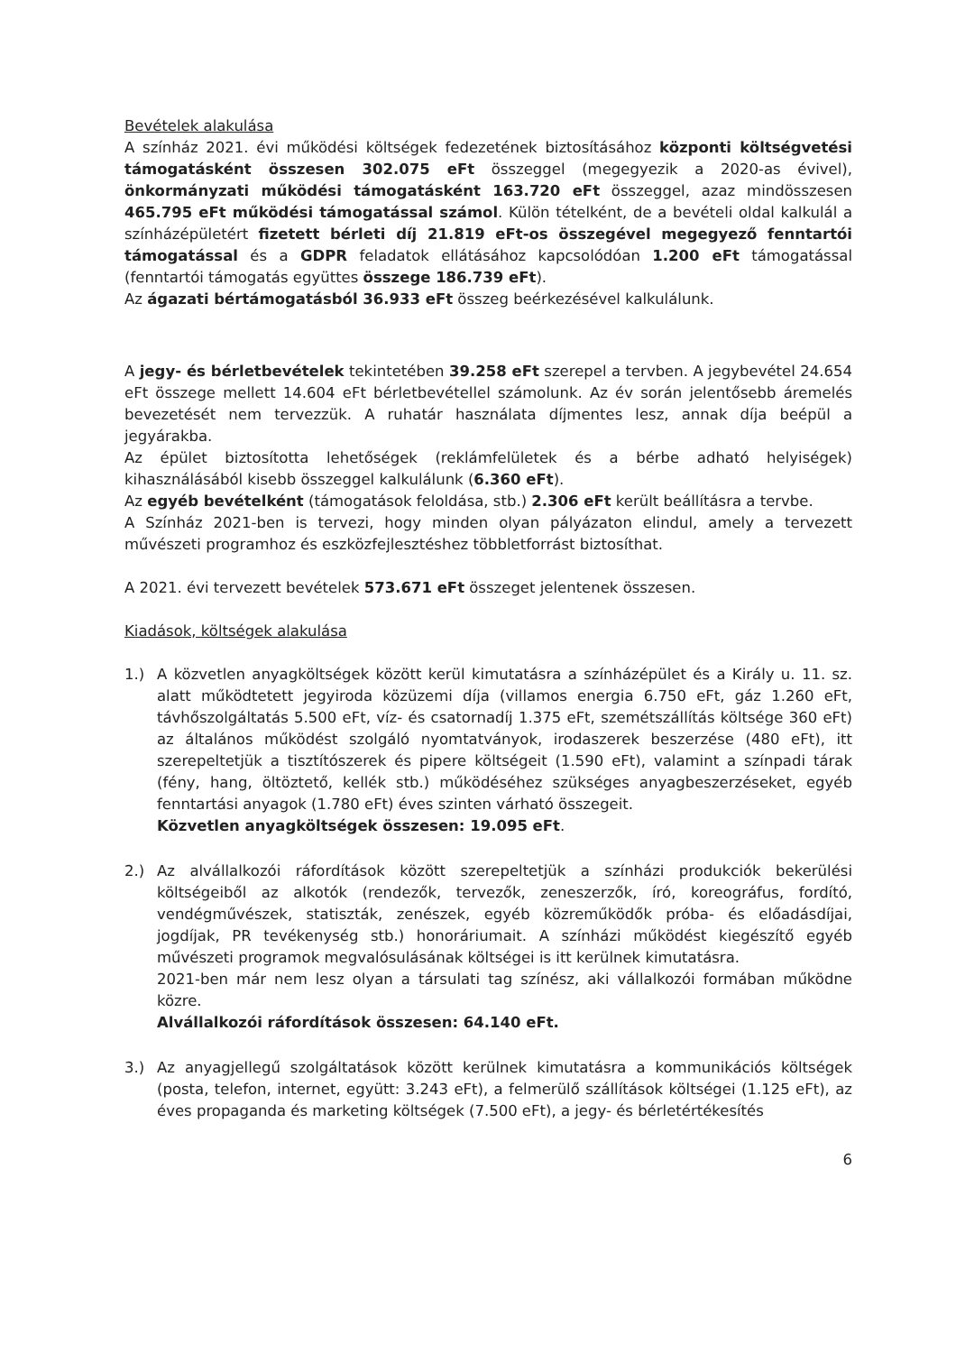Bevételek alakulása
A színház 2021. évi működési költségek fedezetének biztosításához központi költségvetési támogatásként összesen 302.075 eFt összeggel (megegyezik a 2020-as évivel), önkormányzati működési támogatásként 163.720 eFt összeggel, azaz mindösszesen 465.795 eFt működési támogatással számol. Külön tételként, de a bevételi oldal kalkulál a színházépületért fizetett bérleti díj 21.819 eFt-os összegével megegyező fenntartói támogatással és a GDPR feladatok ellátásához kapcsolódóan 1.200 eFt támogatással (fenntartói támogatás együttes összege 186.739 eFt).
Az ágazati bértámogatásból 36.933 eFt összeg beérkezésével kalkulálunk.
A jegy- és bérletbevételek tekintetében 39.258 eFt szerepel a tervben. A jegybevétel 24.654 eFt összege mellett 14.604 eFt bérletbevétellel számolunk. Az év során jelentősebb áremelés bevezetését nem tervezzük. A ruhatár használata díjmentes lesz, annak díja beépül a jegyárakba.
Az épület biztosította lehetőségek (reklámfelületek és a bérbe adható helyiségek) kihasználásából kisebb összeggel kalkulálunk (6.360 eFt).
Az egyéb bevételként (támogatások feloldása, stb.) 2.306 eFt került beállításra a tervbe.
A Színház 2021-ben is tervezi, hogy minden olyan pályázaton elindul, amely a tervezett művészeti programhoz és eszközfejlesztéshez többletforrást biztosíthat.
A 2021. évi tervezett bevételek 573.671 eFt összeget jelentenek összesen.
Kiadások, költségek alakulása
1.) A közvetlen anyagköltségek között kerül kimutatásra a színházépület és a Király u. 11. sz. alatt működtetett jegyiroda közüzemi díja (villamos energia 6.750 eFt, gáz 1.260 eFt, távhőszolgáltatás 5.500 eFt, víz- és csatornadíj 1.375 eFt, szemétszállítás költsége 360 eFt) az általános működést szolgáló nyomtatványok, irodaszerek beszerzése (480 eFt), itt szerepeltetjük a tisztítószerek és pipere költségeit (1.590 eFt), valamint a színpadi tárak (fény, hang, öltöztető, kellék stb.) működéséhez szükséges anyagbeszerzéseket, egyéb fenntartási anyagok (1.780 eFt) éves szinten várható összegeit.
Közvetlen anyagköltségek összesen: 19.095 eFt.
2.) Az alvállalkozói ráfordítások között szerepeltetjük a színházi produkciók bekerülési költségeiből az alkotók (rendezők, tervezők, zeneszerzők, író, koreográfus, fordító, vendégművészek, statiszták, zenészek, egyéb közreműködők próba- és előadásdíjai, jogdíjak, PR tevékenység stb.) honoráriumait. A színházi működést kiegészítő egyéb művészeti programok megvalósulásának költségei is itt kerülnek kimutatásra.
2021-ben már nem lesz olyan a társulati tag színész, aki vállalkozói formában működne közre.
Alvállalkozói ráfordítások összesen: 64.140 eFt.
3.) Az anyagjellegű szolgáltatások között kerülnek kimutatásra a kommunikációs költségek (posta, telefon, internet, együtt: 3.243 eFt), a felmerülő szállítások költségei (1.125 eFt), az éves propaganda és marketing költségek (7.500 eFt), a jegy- és bérletértékesítés
6